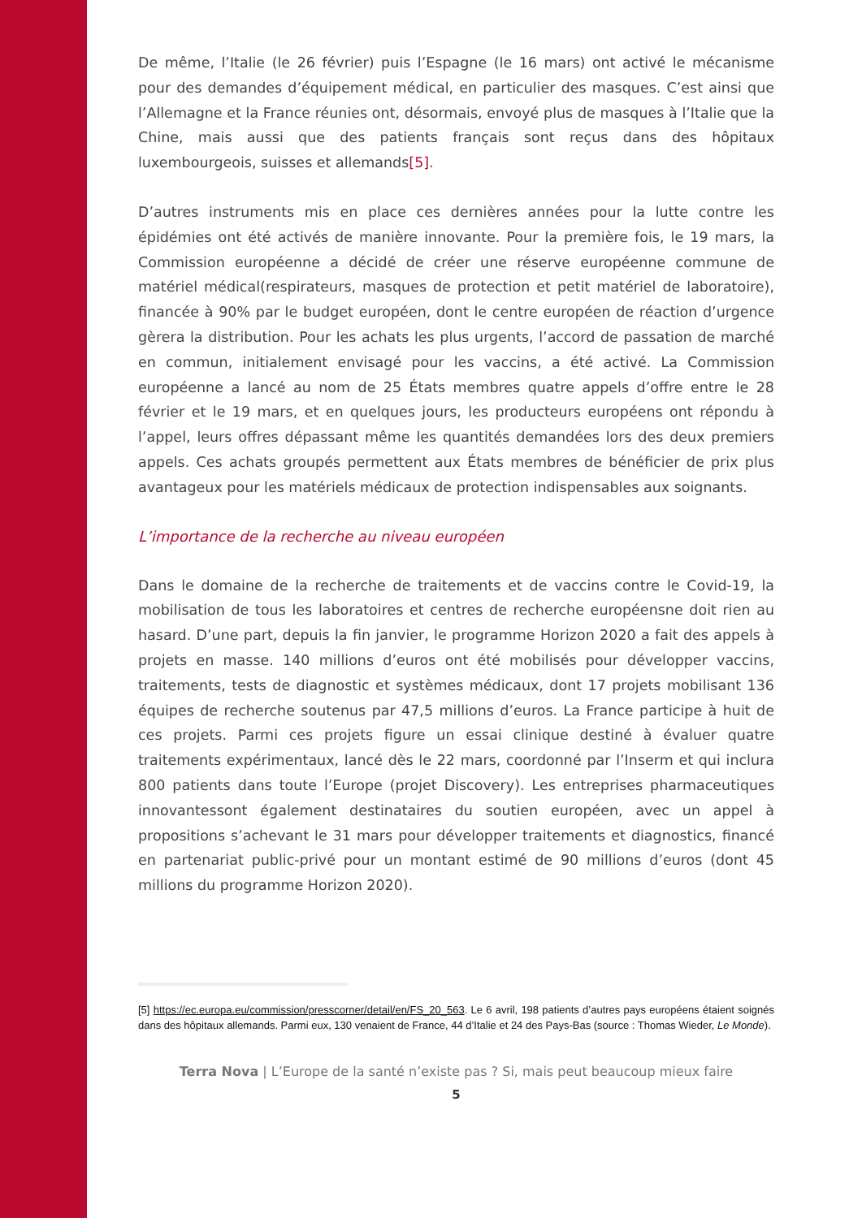De même, l’Italie (le 26 février) puis l’Espagne (le 16 mars) ont activé le mécanisme pour des demandes d’équipement médical, en particulier des masques. C’est ainsi que l’Allemagne et la France réunies ont, désormais, envoyé plus de masques à l’Italie que la Chine, mais aussi que des patients français sont reçus dans des hôpitaux luxembourgeois, suisses et allemands[5].
D’autres instruments mis en place ces dernières années pour la lutte contre les épidémies ont été activés de manière innovante. Pour la première fois, le 19 mars, la Commission européenne a décidé de créer une réserve européenne commune de matériel médical(respirateurs, masques de protection et petit matériel de laboratoire), financée à 90% par le budget européen, dont le centre européen de réaction d’urgence gèrera la distribution. Pour les achats les plus urgents, l’accord de passation de marché en commun, initialement envisagé pour les vaccins, a été activé. La Commission européenne a lancé au nom de 25 États membres quatre appels d’offre entre le 28 février et le 19 mars, et en quelques jours, les producteurs européens ont répondu à l’appel, leurs offres dépassant même les quantités demandées lors des deux premiers appels. Ces achats groupés permettent aux États membres de bénéficier de prix plus avantageux pour les matériels médicaux de protection indispensables aux soignants.
L’importance de la recherche au niveau européen
Dans le domaine de la recherche de traitements et de vaccins contre le Covid-19, la mobilisation de tous les laboratoires et centres de recherche européensne doit rien au hasard. D’une part, depuis la fin janvier, le programme Horizon 2020 a fait des appels à projets en masse. 140 millions d’euros ont été mobilisés pour développer vaccins, traitements, tests de diagnostic et systèmes médicaux, dont 17 projets mobilisant 136 équipes de recherche soutenus par 47,5 millions d’euros. La France participe à huit de ces projets. Parmi ces projets figure un essai clinique destiné à évaluer quatre traitements expérimentaux, lancé dès le 22 mars, coordonné par l’Inserm et qui inclura 800 patients dans toute l’Europe (projet Discovery). Les entreprises pharmaceutiques innovantessont également destinataires du soutien européen, avec un appel à propositions s’achevant le 31 mars pour développer traitements et diagnostics, financé en partenariat public-privé pour un montant estimé de 90 millions d’euros (dont 45 millions du programme Horizon 2020).
[5] https://ec.europa.eu/commission/presscorner/detail/en/FS_20_563. Le 6 avril, 198 patients d’autres pays européens étaient soignés dans des hôpitaux allemands. Parmi eux, 130 venaient de France, 44 d’Italie et 24 des Pays-Bas (source : Thomas Wieder, Le Monde).
Terra Nova | L’Europe de la santé n’existe pas ? Si, mais peut beaucoup mieux faire
5